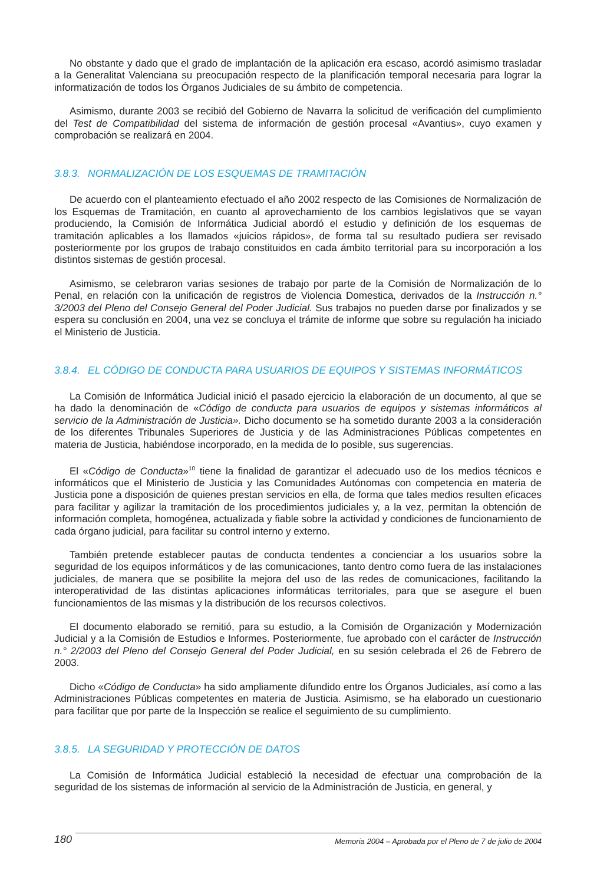No obstante y dado que el grado de implantación de la aplicación era escaso, acordó asimismo trasladar a la Generalitat Valenciana su preocupación respecto de la planificación temporal necesaria para lograr la informatización de todos los Órganos Judiciales de su ámbito de competencia.
Asimismo, durante 2003 se recibió del Gobierno de Navarra la solicitud de verificación del cumplimiento del Test de Compatibilidad del sistema de información de gestión procesal «Avantius», cuyo examen y comprobación se realizará en 2004.
3.8.3. NORMALIZACIÓN DE LOS ESQUEMAS DE TRAMITACIÓN
De acuerdo con el planteamiento efectuado el año 2002 respecto de las Comisiones de Normalización de los Esquemas de Tramitación, en cuanto al aprovechamiento de los cambios legislativos que se vayan produciendo, la Comisión de Informática Judicial abordó el estudio y definición de los esquemas de tramitación aplicables a los llamados «juicios rápidos», de forma tal su resultado pudiera ser revisado posteriormente por los grupos de trabajo constituidos en cada ámbito territorial para su incorporación a los distintos sistemas de gestión procesal.
Asimismo, se celebraron varias sesiones de trabajo por parte de la Comisión de Normalización de lo Penal, en relación con la unificación de registros de Violencia Domestica, derivados de la Instrucción n.° 3/2003 del Pleno del Consejo General del Poder Judicial. Sus trabajos no pueden darse por finalizados y se espera su conclusión en 2004, una vez se concluya el trámite de informe que sobre su regulación ha iniciado el Ministerio de Justicia.
3.8.4. EL CÓDIGO DE CONDUCTA PARA USUARIOS DE EQUIPOS Y SISTEMAS INFORMÁTICOS
La Comisión de Informática Judicial inició el pasado ejercicio la elaboración de un documento, al que se ha dado la denominación de «Código de conducta para usuarios de equipos y sistemas informáticos al servicio de la Administración de Justicia». Dicho documento se ha sometido durante 2003 a la consideración de los diferentes Tribunales Superiores de Justicia y de las Administraciones Públicas competentes en materia de Justicia, habiéndose incorporado, en la medida de lo posible, sus sugerencias.
El «Código de Conducta»<sup>10</sup> tiene la finalidad de garantizar el adecuado uso de los medios técnicos e informáticos que el Ministerio de Justicia y las Comunidades Autónomas con competencia en materia de Justicia pone a disposición de quienes prestan servicios en ella, de forma que tales medios resulten eficaces para facilitar y agilizar la tramitación de los procedimientos judiciales y, a la vez, permitan la obtención de información completa, homogénea, actualizada y fiable sobre la actividad y condiciones de funcionamiento de cada órgano judicial, para facilitar su control interno y externo.
También pretende establecer pautas de conducta tendentes a concienciar a los usuarios sobre la seguridad de los equipos informáticos y de las comunicaciones, tanto dentro como fuera de las instalaciones judiciales, de manera que se posibilite la mejora del uso de las redes de comunicaciones, facilitando la interoperatividad de las distintas aplicaciones informáticas territoriales, para que se asegure el buen funcionamientos de las mismas y la distribución de los recursos colectivos.
El documento elaborado se remitió, para su estudio, a la Comisión de Organización y Modernización Judicial y a la Comisión de Estudios e Informes. Posteriormente, fue aprobado con el carácter de Instrucción n.° 2/2003 del Pleno del Consejo General del Poder Judicial, en su sesión celebrada el 26 de Febrero de 2003.
Dicho «Código de Conducta» ha sido ampliamente difundido entre los Órganos Judiciales, así como a las Administraciones Públicas competentes en materia de Justicia. Asimismo, se ha elaborado un cuestionario para facilitar que por parte de la Inspección se realice el seguimiento de su cumplimiento.
3.8.5. LA SEGURIDAD Y PROTECCIÓN DE DATOS
La Comisión de Informática Judicial estableció la necesidad de efectuar una comprobación de la seguridad de los sistemas de información al servicio de la Administración de Justicia, en general, y
180 Memoria 2004 – Aprobada por el Pleno de 7 de julio de 2004